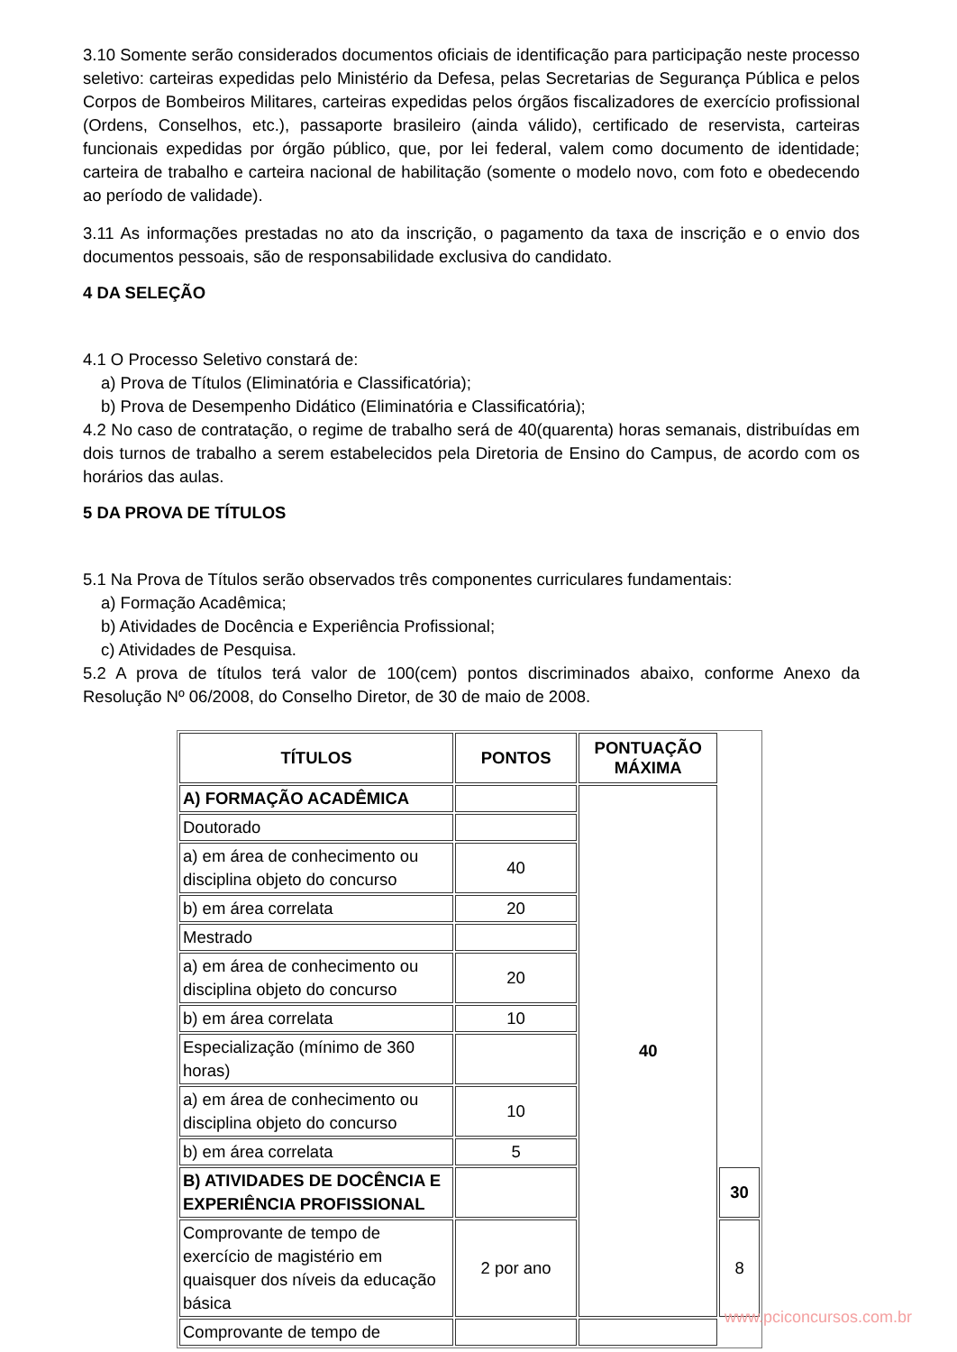3.10 Somente serão considerados documentos oficiais de identificação para participação neste processo seletivo: carteiras expedidas pelo Ministério da Defesa, pelas Secretarias de Segurança Pública e pelos Corpos de Bombeiros Militares, carteiras expedidas pelos órgãos fiscalizadores de exercício profissional (Ordens, Conselhos, etc.), passaporte brasileiro (ainda válido), certificado de reservista, carteiras funcionais expedidas por órgão público, que, por lei federal, valem como documento de identidade; carteira de trabalho e carteira nacional de habilitação (somente o modelo novo, com foto e obedecendo ao período de validade).
3.11 As informações prestadas no ato da inscrição, o pagamento da taxa de inscrição e o envio dos documentos pessoais, são de responsabilidade exclusiva do candidato.
4 DA SELEÇÃO
4.1 O Processo Seletivo constará de:
a) Prova de Títulos (Eliminatória e Classificatória);
b) Prova de Desempenho Didático (Eliminatória e Classificatória);
4.2 No caso de contratação, o regime de trabalho será de 40(quarenta) horas semanais, distribuídas em dois turnos de trabalho a serem estabelecidos pela Diretoria de Ensino do Campus, de acordo com os horários das aulas.
5 DA PROVA DE TÍTULOS
5.1 Na Prova de Títulos serão observados três componentes curriculares fundamentais:
a) Formação Acadêmica;
b) Atividades de Docência e Experiência Profissional;
c) Atividades de Pesquisa.
5.2 A prova de títulos terá valor de 100(cem) pontos discriminados abaixo, conforme Anexo da Resolução Nº 06/2008, do Conselho Diretor, de 30 de maio de 2008.
| TÍTULOS | PONTOS | PONTUAÇÃO MÁXIMA | |
| --- | --- | --- | --- |
| A) FORMAÇÃO ACADÊMICA | | 40 | |
| Doutorado | | | |
| a) em área de conhecimento ou disciplina objeto do concurso | 40 | | |
| b) em área correlata | 20 | | |
| Mestrado | | | |
| a) em área de conhecimento ou disciplina objeto do concurso | 20 | | |
| b) em área correlata | 10 | | |
| Especialização (mínimo de 360 horas) | | | |
| a) em área de conhecimento ou disciplina objeto do concurso | 10 | | |
| b) em área correlata | 5 | | |
| B) ATIVIDADES DE DOCÊNCIA E EXPERIÊNCIA PROFISSIONAL | | | 30 |
| Comprovante de tempo de exercício de magistério em quaisquer dos níveis da educação básica | 2 por ano | | 8 |
| Comprovante de tempo de | | | |
www.pciconcursos.com.br